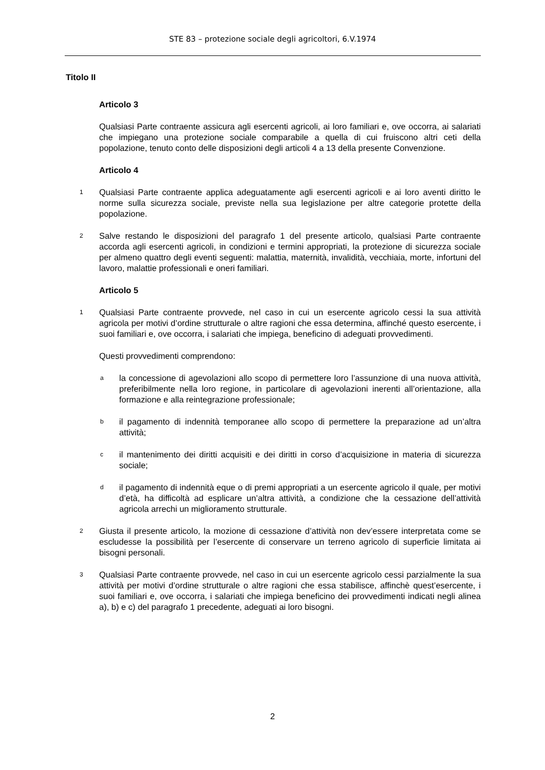STE 83 – protezione sociale degli agricoltori, 6.V.1974
Titolo II
Articolo 3
Qualsiasi Parte contraente assicura agli esercenti agricoli, ai loro familiari e, ove occorra, ai salariati che impiegano una protezione sociale comparabile a quella di cui fruiscono altri ceti della popolazione, tenuto conto delle disposizioni degli articoli 4 a 13 della presente Convenzione.
Articolo 4
1 Qualsiasi Parte contraente applica adeguatamente agli esercenti agricoli e ai loro aventi diritto le norme sulla sicurezza sociale, previste nella sua legislazione per altre categorie protette della popolazione.
2 Salve restando le disposizioni del paragrafo 1 del presente articolo, qualsiasi Parte contraente accorda agli esercenti agricoli, in condizioni e termini appropriati, la protezione di sicurezza sociale per almeno quattro degli eventi seguenti: malattia, maternità, invalidità, vecchiaia, morte, infortuni del lavoro, malattie professionali e oneri familiari.
Articolo 5
1 Qualsiasi Parte contraente provvede, nel caso in cui un esercente agricolo cessi la sua attività agricola per motivi d’ordine strutturale o altre ragioni che essa determina, affinché questo esercente, i suoi familiari e, ove occorra, i salariati che impiega, beneficino di adeguati provvedimenti.
Questi provvedimenti comprendono:
ala concessione di agevolazioni allo scopo di permettere loro l’assunzione di una nuova attività, preferibilmente nella loro regione, in particolare di agevolazioni inerenti all’orientazione, alla formazione e alla reintegrazione professionale;
bil pagamento di indennità temporanee allo scopo di permettere la preparazione ad un’altra attività;
cil mantenimento dei diritti acquisiti e dei diritti in corso d’acquisizione in materia di sicurezza sociale;
dil pagamento di indennità eque o di premi appropriati a un esercente agricolo il quale, per motivi d’età, ha difficoltà ad esplicare un’altra attività, a condizione che la cessazione dell’attività agricola arrechi un miglioramento strutturale.
2 Giusta il presente articolo, la mozione di cessazione d’attività non dev’essere interpretata come se escludesse la possibilità per l’esercente di conservare un terreno agricolo di superficie limitata ai bisogni personali.
3 Qualsiasi Parte contraente provvede, nel caso in cui un esercente agricolo cessi parzialmente la sua attività per motivi d’ordine strutturale o altre ragioni che essa stabilisce, affinchè quest’esercente, i suoi familiari e, ove occorra, i salariati che impiega beneficino dei provvedimenti indicati negli alinea a), b) e c) del paragrafo 1 precedente, adeguati ai loro bisogni.
2